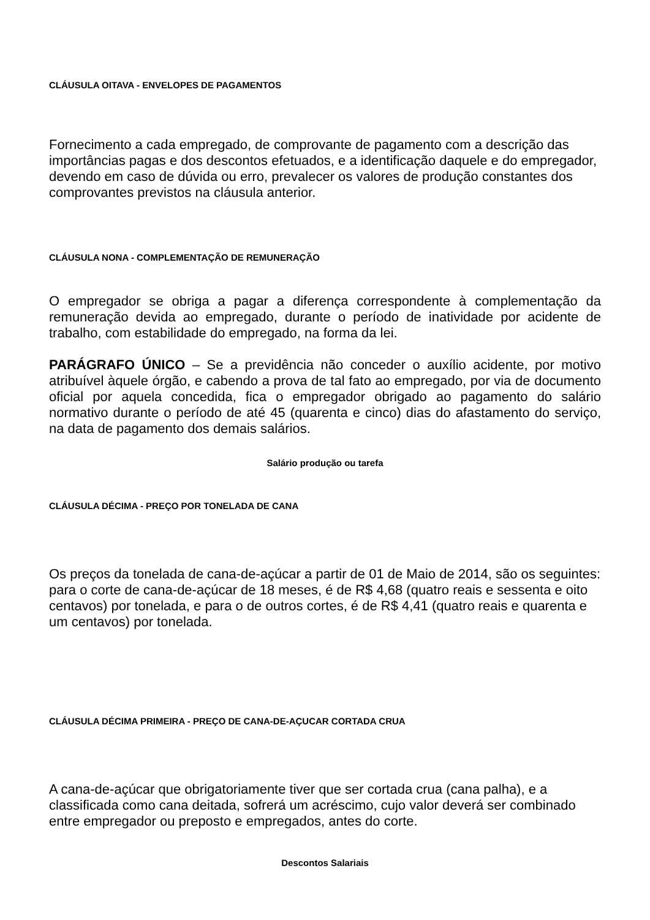CLÁUSULA OITAVA - ENVELOPES DE PAGAMENTOS
Fornecimento a cada empregado, de comprovante de pagamento com a descrição das importâncias pagas e dos descontos efetuados, e a identificação daquele e do empregador, devendo em caso de dúvida ou erro, prevalecer os valores de produção constantes dos comprovantes previstos na cláusula anterior.
CLÁUSULA NONA - COMPLEMENTAÇÃO DE REMUNERAÇÃO
O empregador se obriga a pagar a diferença correspondente à complementação da remuneração devida ao empregado, durante o período de inatividade por acidente de trabalho, com estabilidade do empregado, na forma da lei.
PARÁGRAFO ÚNICO – Se a previdência não conceder o auxílio acidente, por motivo atribuível àquele órgão, e cabendo a prova de tal fato ao empregado, por via de documento oficial por aquela concedida, fica o empregador obrigado ao pagamento do salário normativo durante o período de até 45 (quarenta e cinco) dias do afastamento do serviço, na data de pagamento dos demais salários.
Salário produção ou tarefa
CLÁUSULA DÉCIMA - PREÇO POR TONELADA DE CANA
Os preços da tonelada de cana-de-açúcar a partir de 01 de Maio de 2014, são os seguintes: para o corte de cana-de-açúcar de 18 meses, é de R$ 4,68 (quatro reais e sessenta e oito centavos) por tonelada, e para o de outros cortes, é de R$ 4,41 (quatro reais e quarenta e um centavos) por tonelada.
CLÁUSULA DÉCIMA PRIMEIRA - PREÇO DE CANA-DE-AÇUCAR CORTADA CRUA
A cana-de-açúcar que obrigatoriamente tiver que ser cortada crua (cana palha), e a classificada como cana deitada, sofrerá um acréscimo, cujo valor deverá ser combinado entre empregador ou preposto e empregados, antes do corte.
Descontos Salariais